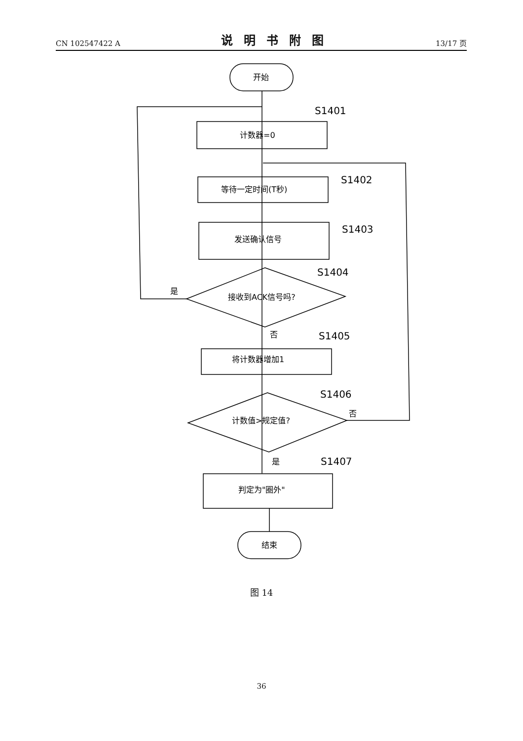CN 102547422 A 说明书附图 13/17 页
开始
计数器=0
等待一定时间(T秒)
发送确认信号
接收到ACK信号吗?
将计数器增加1
计数值>规定值?
判定为"圈外"
结束
是
否
否
是
S1401
S1402
S1403
S1404
S1405
S1406
S1407
图 14
36